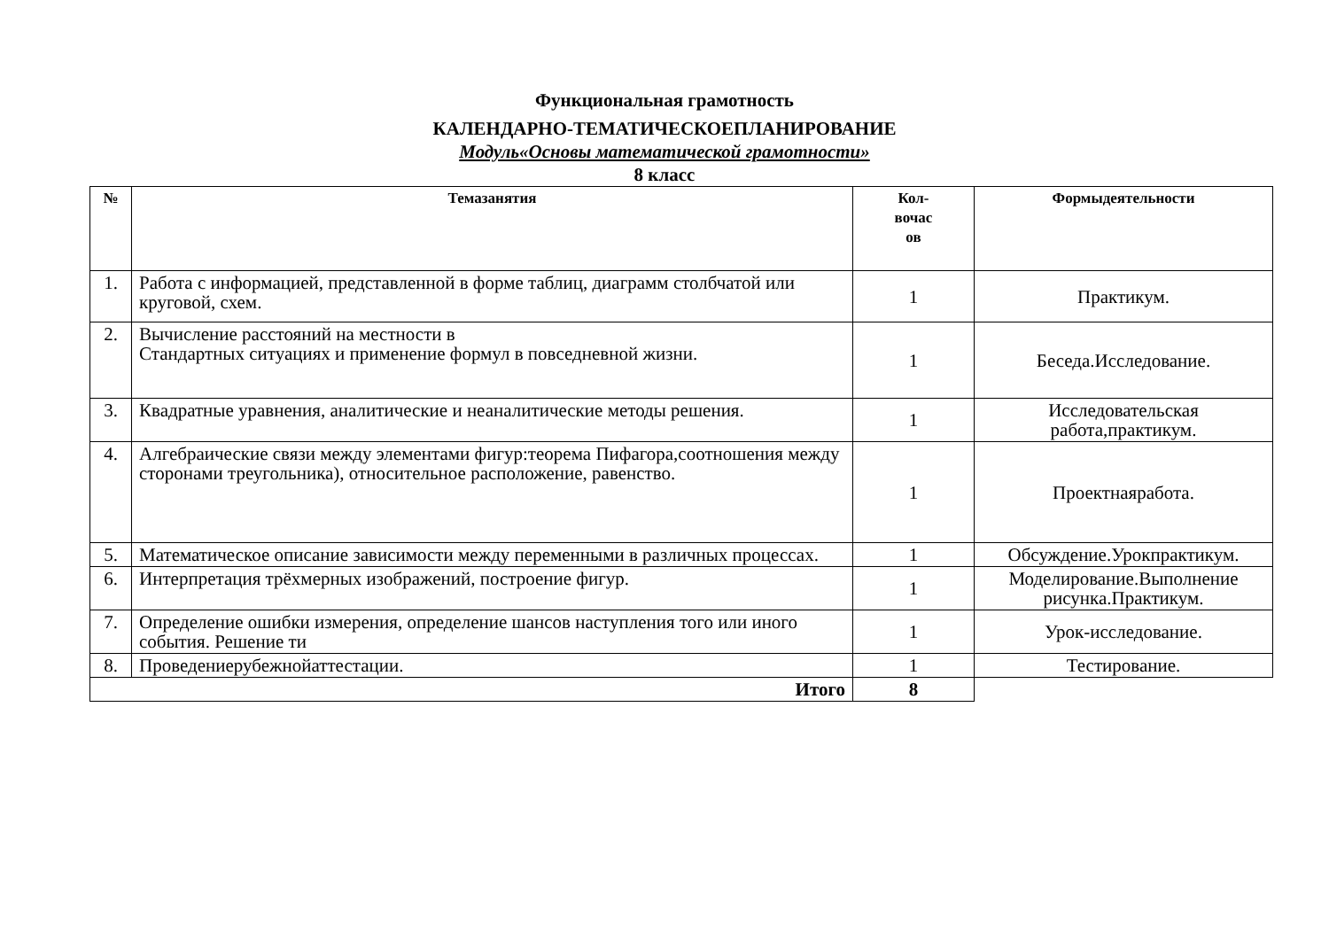Функциональная грамотность
КАЛЕНДАРНО-ТЕМАТИЧЕСКОЕПЛАНИРОВАНИЕ
Модуль«Основы математической грамотности»
8 класс
| № | Темазанятия | Кол- вочас ов | Формыдеятельности |
| --- | --- | --- | --- |
| 1. | Работа с информацией, представленной в форме таблиц, диаграмм столбчатой или круговой, схем. | 1 | Практикум. |
| 2. | Вычисление расстояний на местности в Стандартных ситуациях и применение формул в повседневной жизни. | 1 | Беседа.Исследование. |
| 3. | Квадратные уравнения, аналитические и неаналитические методы решения. | 1 | Исследовательская работа,практикум. |
| 4. | Алгебраические связи между элементами фигур:теорема Пифагора,соотношения между сторонами треугольника), относительное расположение, равенство. | 1 | Проектнаяработа. |
| 5. | Математическое описание зависимости между переменными в различных процессах. | 1 | Обсуждение.Урокпрактикум. |
| 6. | Интерпретация трёхмерных изображений, построение фигур. | 1 | Моделирование.Выполнение рисунка.Практикум. |
| 7. | Определение ошибки измерения, определение шансов наступления того или иного события. Решение ти | 1 | Урок-исследование. |
| 8. | Проведениерубежнойаттестации. | 1 | Тестирование. |
| Итого | | 8 | |